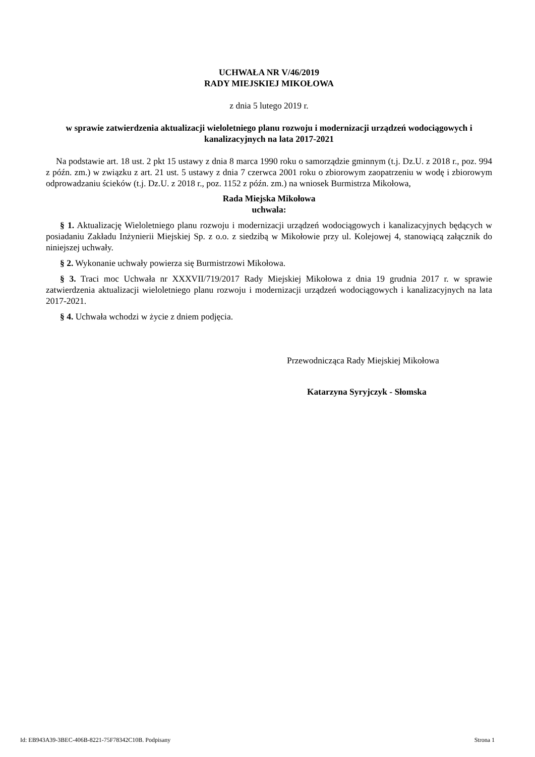UCHWAŁA NR V/46/2019
RADY MIEJSKIEJ MIKOŁOWA
z dnia 5 lutego 2019 r.
w sprawie zatwierdzenia aktualizacji wieloletniego planu rozwoju i modernizacji urządzeń wodociągowych i kanalizacyjnych na lata 2017-2021
Na podstawie art. 18 ust. 2 pkt 15 ustawy z dnia 8 marca 1990 roku o samorządzie gminnym (t.j. Dz.U. z 2018 r., poz. 994 z późn. zm.) w związku z art. 21 ust. 5 ustawy z dnia 7 czerwca 2001 roku o zbiorowym zaopatrzeniu w wodę i zbiorowym odprowadzaniu ścieków (t.j. Dz.U. z 2018 r., poz. 1152 z późn. zm.) na wniosek Burmistrza Mikołowa,
Rada Miejska Mikołowa
uchwala:
§ 1. Aktualizację Wieloletniego planu rozwoju i modernizacji urządzeń wodociągowych i kanalizacyjnych będących w posiadaniu Zakładu Inżynierii Miejskiej Sp. z o.o. z siedzibą w Mikołowie przy ul. Kolejowej 4, stanowiącą załącznik do niniejszej uchwały.
§ 2. Wykonanie uchwały powierza się Burmistrzowi Mikołowa.
§ 3. Traci moc Uchwała nr XXXVII/719/2017 Rady Miejskiej Mikołowa z dnia 19 grudnia 2017 r. w sprawie zatwierdzenia aktualizacji wieloletniego planu rozwoju i modernizacji urządzeń wodociągowych i kanalizacyjnych na lata 2017-2021.
§ 4. Uchwała wchodzi w życie z dniem podjęcia.
Przewodnicząca Rady Miejskiej Mikołowa
Katarzyna Syryjczyk - Słomska
Id: EB943A39-3BEC-406B-8221-75F78342C10B. Podpisany Strona 1